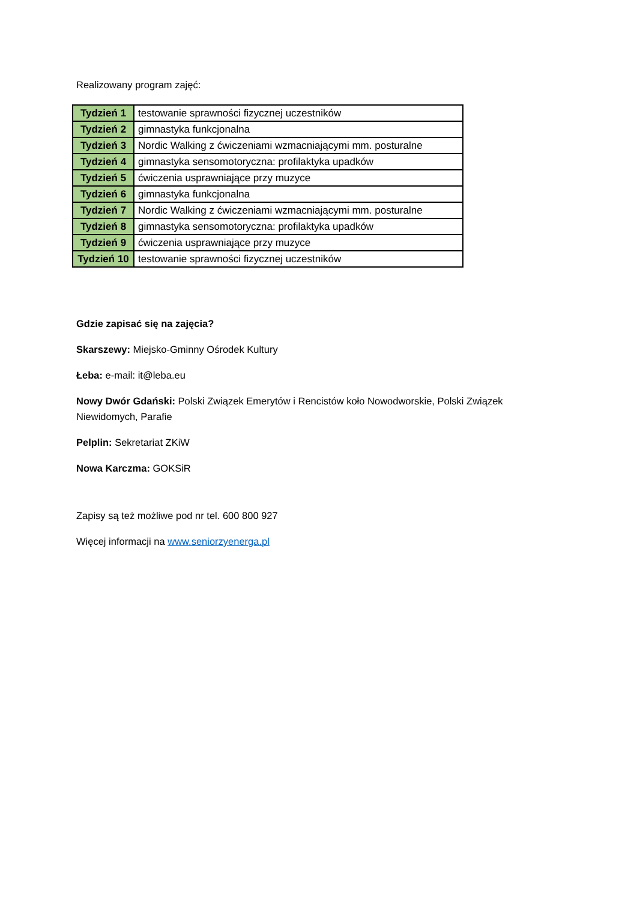Realizowany program zajęć:
| Tydzień 1 | testowanie sprawności fizycznej uczestników |
| Tydzień 2 | gimnastyka funkcjonalna |
| Tydzień 3 | Nordic Walking z ćwiczeniami wzmacniającymi mm. posturalne |
| Tydzień 4 | gimnastyka sensomotoryczna: profilaktyka upadków |
| Tydzień 5 | ćwiczenia usprawniające przy muzyce |
| Tydzień 6 | gimnastyka funkcjonalna |
| Tydzień 7 | Nordic Walking z ćwiczeniami wzmacniającymi mm. posturalne |
| Tydzień 8 | gimnastyka sensomotoryczna: profilaktyka upadków |
| Tydzień 9 | ćwiczenia usprawniające przy muzyce |
| Tydzień 10 | testowanie sprawności fizycznej uczestników |
Gdzie zapisać się na zajęcia?
Skarszewy: Miejsko-Gminny Ośrodek Kultury
Łeba: e-mail: it@leba.eu
Nowy Dwór Gdański: Polski Związek Emerytów i Rencistów koło Nowodworskie, Polski Związek Niewidomych, Parafie
Pelplin: Sekretariat ZKiW
Nowa Karczma: GOKSiR
Zapisy są też możliwe pod nr tel. 600 800 927
Więcej informacji na www.seniorzyenerga.pl